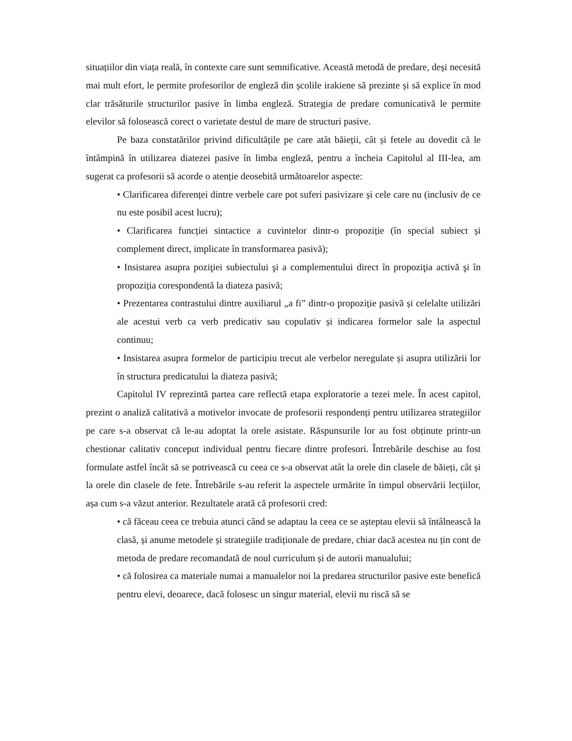situațiilor din viața reală, în contexte care sunt semnificative. Această metodă de predare, deși necesită mai mult efort, le permite profesorilor de engleză din școlile irakiene să prezinte și să explice în mod clar trăsăturile structurilor pasive în limba engleză. Strategia de predare comunicativă le permite elevilor să folosească corect o varietate destul de mare de structuri pasive.
Pe baza constatărilor privind dificultățile pe care atât băieții, cât și fetele au dovedit că le întâmpină în utilizarea diatezei pasive în limba engleză, pentru a încheia Capitolul al III-lea, am sugerat ca profesorii să acorde o atenție deosebită următoarelor aspecte:
• Clarificarea diferenței dintre verbele care pot suferi pasivizare și cele care nu (inclusiv de ce nu este posibil acest lucru);
• Clarificarea funcției sintactice a cuvintelor dintr-o propoziție (în special subiect și complement direct, implicate în transformarea pasivă);
• Insistarea asupra poziţiei subiectului şi a complementului direct în propoziţia activă şi în propoziția corespondentă la diateza pasivă;
• Prezentarea contrastului dintre auxiliarul „a fi” dintr-o propoziție pasivă și celelalte utilizări ale acestui verb ca verb predicativ sau copulativ și indicarea formelor sale la aspectul continuu;
• Insistarea asupra formelor de participiu trecut ale verbelor neregulate și asupra utilizării lor în structura predicatului la diateza pasivă;
Capitolul IV reprezintă partea care reflectă etapa exploratorie a tezei mele. În acest capitol, prezint o analiză calitativă a motivelor invocate de profesorii respondenți pentru utilizarea strategiilor pe care s-a observat că le-au adoptat la orele asistate. Răspunsurile lor au fost obținute printr-un chestionar calitativ conceput individual pentru fiecare dintre profesori. Întrebările deschise au fost formulate astfel încât să se potrivească cu ceea ce s-a observat atât la orele din clasele de băieți, cât și la orele din clasele de fete. Întrebările s-au referit la aspectele urmărite în timpul observării lecțiilor, așa cum s-a văzut anterior. Rezultatele arată că profesorii cred:
• că făceau ceea ce trebuia atunci când se adaptau la ceea ce se așteptau elevii să întâlnească la clasă, și anume metodele și strategiile tradiționale de predare, chiar dacă acestea nu țin cont de metoda de predare recomandată de noul curriculum și de autorii manualului;
• că folosirea ca materiale numai a manualelor noi la predarea structurilor pasive este benefică pentru elevi, deoarece, dacă folosesc un singur material, elevii nu riscă să se